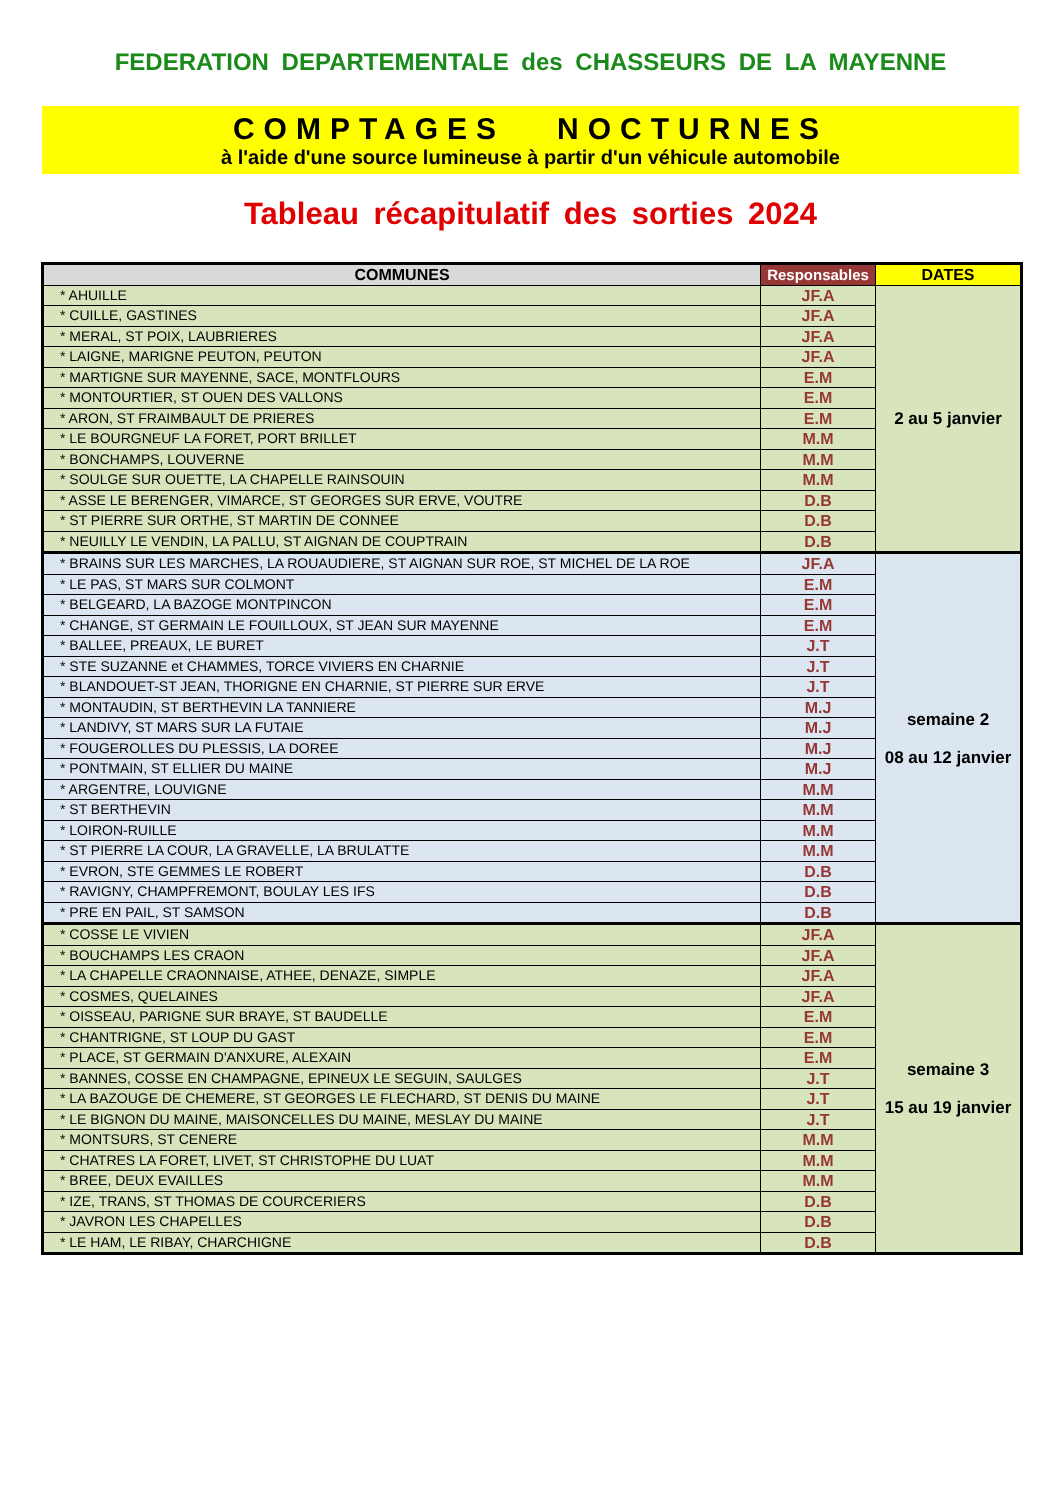FEDERATION DEPARTEMENTALE des CHASSEURS DE LA MAYENNE
COMPTAGES NOCTURNES
à l'aide d'une source lumineuse à partir d'un véhicule automobile
Tableau récapitulatif des sorties 2024
| COMMUNES | Responsables | DATES |
| --- | --- | --- |
| * AHUILLE | JF.A | 2 au 5 janvier |
| * CUILLE, GASTINES | JF.A | |
| * MERAL, ST POIX, LAUBRIERES | JF.A | |
| * LAIGNE, MARIGNE PEUTON, PEUTON | JF.A | |
| * MARTIGNE SUR MAYENNE, SACE, MONTFLOURS | E.M | |
| * MONTOURTIER, ST OUEN DES VALLONS | E.M | |
| * ARON, ST FRAIMBAULT DE PRIERES | E.M | |
| * LE BOURGNEUF LA FORET, PORT BRILLET | M.M | |
| * BONCHAMPS, LOUVERNE | M.M | |
| * SOULGE SUR OUETTE, LA CHAPELLE RAINSOUIN | M.M | |
| * ASSE LE BERENGER, VIMARCE, ST GEORGES SUR ERVE, VOUTRE | D.B | |
| * ST PIERRE SUR ORTHE, ST MARTIN DE CONNEE | D.B | |
| * NEUILLY LE VENDIN, LA PALLU, ST AIGNAN DE COUPTRAIN | D.B | |
| * BRAINS SUR LES MARCHES, LA ROUAUDIERE, ST AIGNAN SUR ROE, ST MICHEL DE LA ROE | JF.A | semaine 2 08 au 12 janvier |
| * LE PAS, ST MARS SUR COLMONT | E.M | |
| * BELGEARD, LA BAZOGE MONTPINCON | E.M | |
| * CHANGE, ST GERMAIN LE FOUILLOUX, ST JEAN SUR MAYENNE | E.M | |
| * BALLEE, PREAUX, LE BURET | J.T | |
| * STE SUZANNE et CHAMMES, TORCE VIVIERS EN CHARNIE | J.T | |
| * BLANDOUET-ST JEAN, THORIGNE EN CHARNIE, ST PIERRE SUR ERVE | J.T | |
| * MONTAUDIN, ST BERTHEVIN LA TANNIERE | M.J | |
| * LANDIVY, ST MARS SUR LA FUTAIE | M.J | |
| * FOUGEROLLES DU PLESSIS, LA DOREE | M.J | |
| * PONTMAIN, ST ELLIER DU MAINE | M.J | |
| * ARGENTRE, LOUVIGNE | M.M | |
| * ST BERTHEVIN | M.M | |
| * LOIRON-RUILLE | M.M | |
| * ST PIERRE LA COUR, LA GRAVELLE, LA BRULATTE | M.M | |
| * EVRON, STE GEMMES LE ROBERT | D.B | |
| * RAVIGNY, CHAMPFREMONT, BOULAY LES IFS | D.B | |
| * PRE EN PAIL, ST SAMSON | D.B | |
| * COSSE LE VIVIEN | JF.A | semaine 3 15 au 19 janvier |
| * BOUCHAMPS LES CRAON | JF.A | |
| * LA CHAPELLE CRAONNAISE, ATHEE, DENAZE, SIMPLE | JF.A | |
| * COSMES, QUELAINES | JF.A | |
| * OISSEAU, PARIGNE SUR BRAYE, ST BAUDELLE | E.M | |
| * CHANTRIGNE, ST LOUP DU GAST | E.M | |
| * PLACE, ST GERMAIN D'ANXURE, ALEXAIN | E.M | |
| * BANNES, COSSE EN CHAMPAGNE, EPINEUX LE SEGUIN, SAULGES | J.T | |
| * LA BAZOUGE DE CHEMERE, ST GEORGES LE FLECHARD, ST DENIS DU MAINE | J.T | |
| * LE BIGNON DU MAINE, MAISONCELLES DU MAINE, MESLAY DU MAINE | J.T | |
| * MONTSURS, ST CENERE | M.M | |
| * CHATRES LA FORET, LIVET, ST CHRISTOPHE DU LUAT | M.M | |
| * BREE, DEUX EVAILLES | M.M | |
| * IZE, TRANS, ST THOMAS DE COURCERIERS | D.B | |
| * JAVRON LES CHAPELLES | D.B | |
| * LE HAM, LE RIBAY, CHARCHIGNE | D.B | |